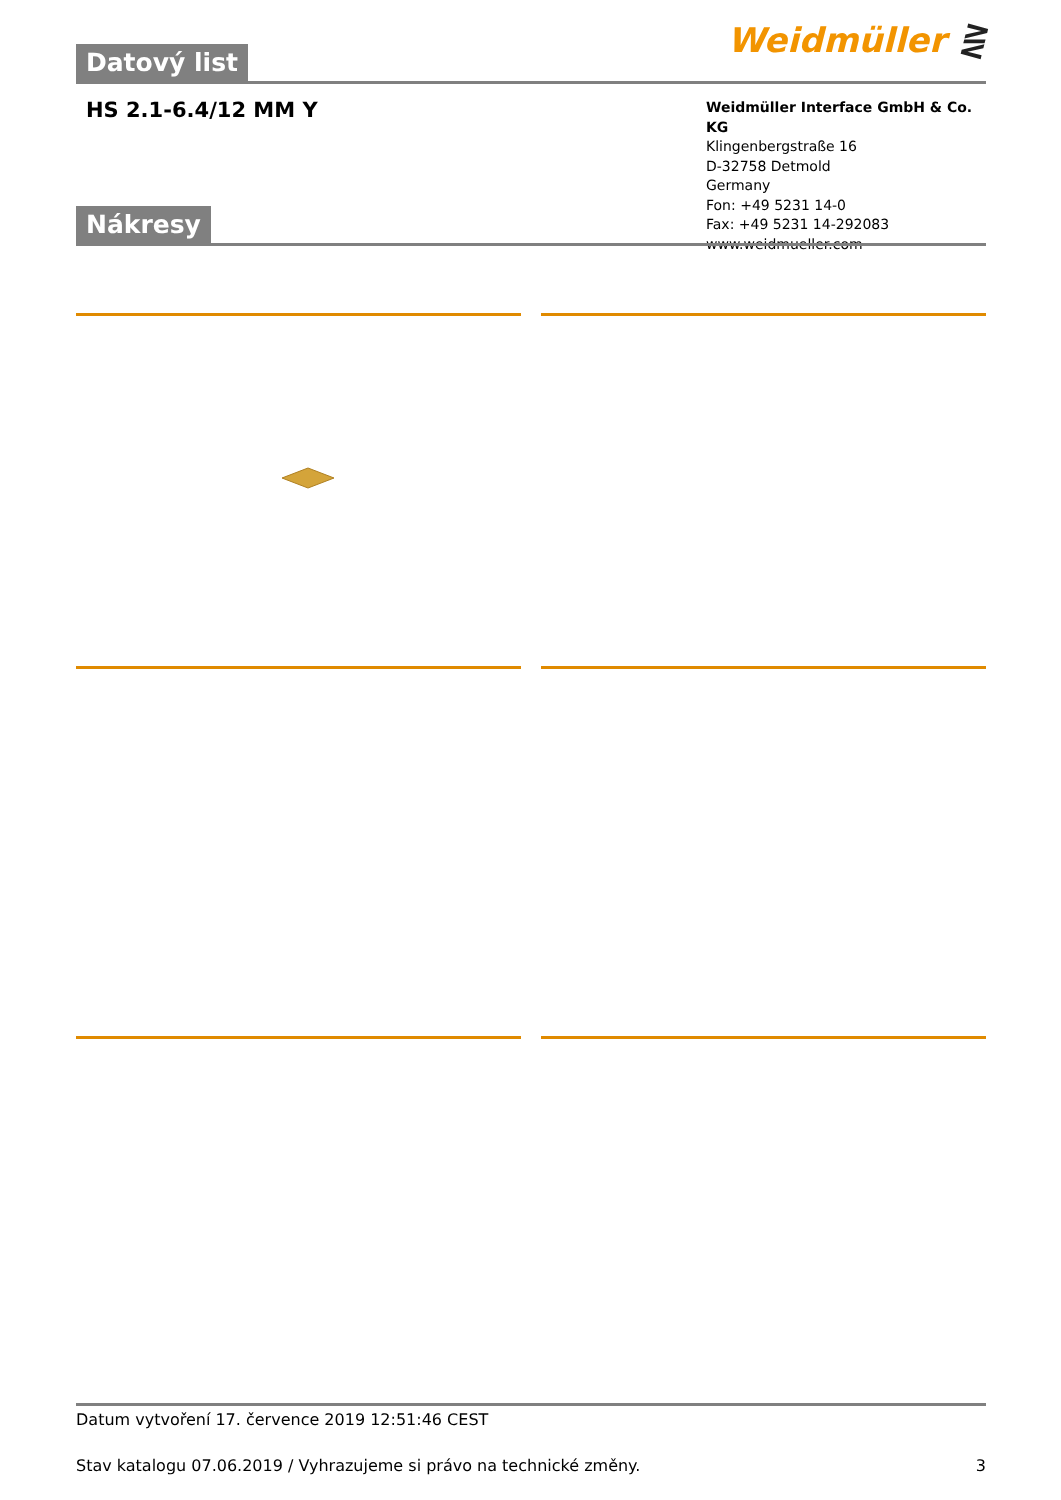Weidmüller ⋛ Datový list
HS 2.1-6.4/12 MM Y
Weidmüller Interface GmbH & Co. KG
Klingenbergstraße 16
D-32758 Detmold
Germany
Fon: +49 5231 14-0
Fax: +49 5231 14-292083
www.weidmueller.com
Nákresy
Datum vytvoření 17. července 2019 12:51:46 CEST
Stav katalogu 07.06.2019 / Vyhrazujeme si právo na technické změny. 3